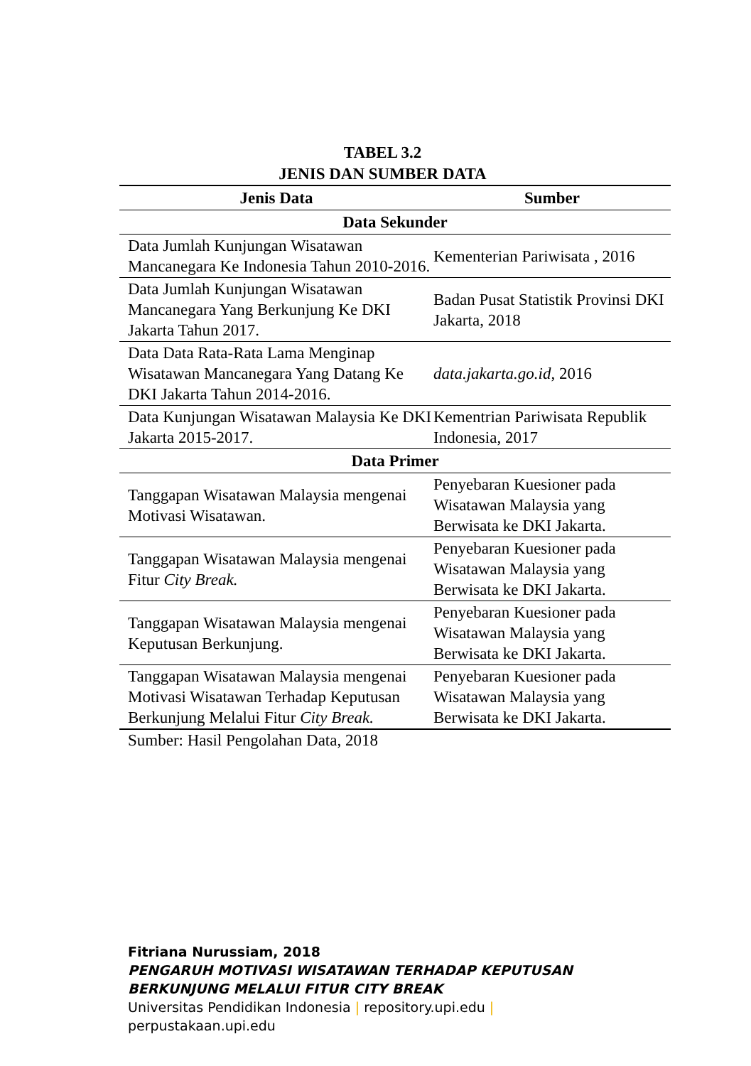TABEL 3.2
JENIS DAN SUMBER DATA
| Jenis Data | Sumber |
| --- | --- |
| Data Sekunder | |
| Data Jumlah Kunjungan Wisatawan Mancanegara Ke Indonesia Tahun 2010-2016. | Kementerian Pariwisata , 2016 |
| Data Jumlah Kunjungan Wisatawan Mancanegara Yang Berkunjung Ke DKI Jakarta Tahun 2017. | Badan Pusat Statistik Provinsi DKI Jakarta, 2018 |
| Data Data Rata-Rata Lama Menginap Wisatawan Mancanegara Yang Datang Ke DKI Jakarta Tahun 2014-2016. | data.jakarta.go.id , 2016 |
| Data Kunjungan Wisatawan Malaysia Ke DKI Jakarta 2015-2017. | Kementrian Pariwisata Republik Indonesia, 2017 |
| Data Primer | |
| Tanggapan Wisatawan Malaysia mengenai Motivasi Wisatawan. | Penyebaran Kuesioner pada Wisatawan Malaysia yang Berwisata ke DKI Jakarta. |
| Tanggapan Wisatawan Malaysia mengenai Fitur City Break. | Penyebaran Kuesioner pada Wisatawan Malaysia yang Berwisata ke DKI Jakarta. |
| Tanggapan Wisatawan Malaysia mengenai Keputusan Berkunjung. | Penyebaran Kuesioner pada Wisatawan Malaysia yang Berwisata ke DKI Jakarta. |
| Tanggapan Wisatawan Malaysia mengenai Motivasi Wisatawan Terhadap Keputusan Berkunjung Melalui Fitur City Break. | Penyebaran Kuesioner pada Wisatawan Malaysia yang Berwisata ke DKI Jakarta. |
Sumber: Hasil Pengolahan Data, 2018
Fitriana Nurussiam, 2018
PENGARUH MOTIVASI WISATAWAN TERHADAP KEPUTUSAN
BERKUNJUNG MELALUI FITUR CITY BREAK
Universitas Pendidikan Indonesia | repository.upi.edu |
perpustakaan.upi.edu